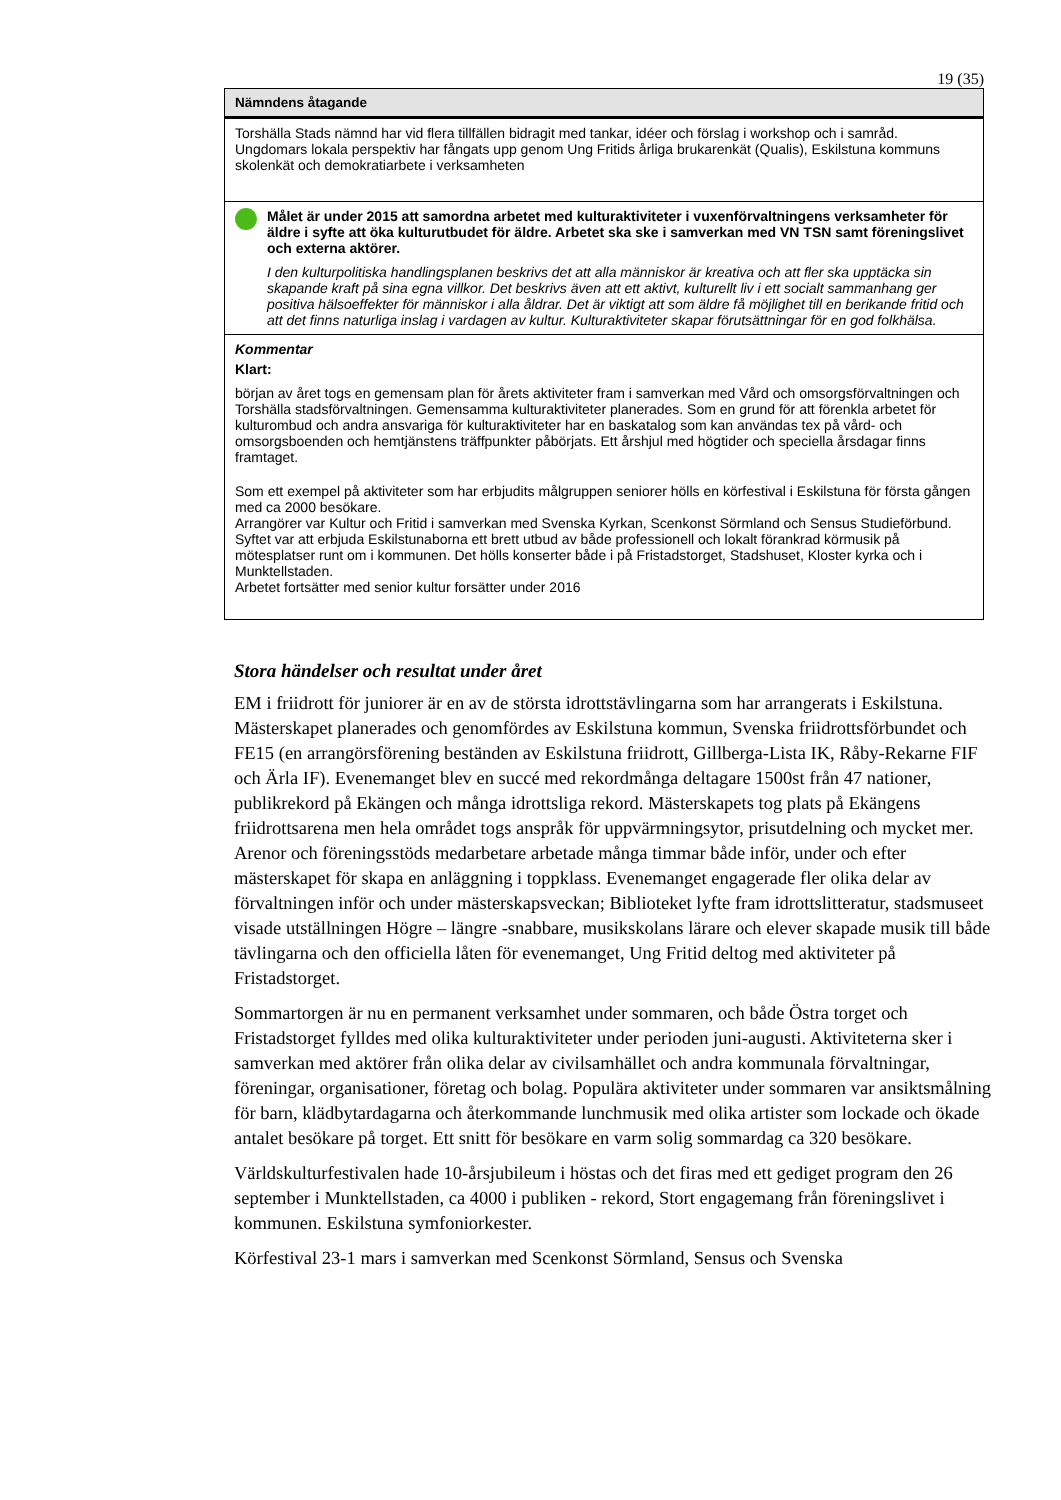19 (35)
| Nämndens åtagande |
| --- |
| Torshälla Stads nämnd har vid flera tillfällen bidragit med tankar, idéer och förslag i workshop och i samråd. Ungdomars lokala perspektiv har fångats upp genom Ung Fritids årliga brukarenkät (Qualis), Eskilstuna kommuns skolenkät och demokratiarbete i verksamheten |
| Målet är under 2015 att samordna arbetet med kulturaktiviteter i vuxenförvaltningens verksamheter för äldre i syfte att öka kulturutbudet för äldre. Arbetet ska ske i samverkan med VN TSN samt föreningslivet och externa aktörer. I den kulturpolitiska handlingsplanen beskrivs det att alla människor är kreativa och att fler ska upptäcka sin skapande kraft på sina egna villkor. Det beskrivs även att ett aktivt, kulturellt liv i ett socialt sammanhang ger positiva hälsoeffekter för människor i alla åldrar. Det är viktigt att som äldre få möjlighet till en berikande fritid och att det finns naturliga inslag i vardagen av kultur. Kulturaktiviteter skapar förutsättningar för en god folkhälsa. |
| Kommentar Klart: början av året togs en gemensam plan för årets aktiviteter fram i samverkan med Vård och omsorgsförvaltningen och Torshälla stadsförvaltningen. Gemensamma kulturaktiviteter planerades. Som en grund för att förenkla arbetet för kulturombud och andra ansvariga för kulturaktiviteter har en baskatalog som kan användas tex på vård- och omsorgsboenden och hemtjänstens träffpunkter påbörjats. Ett årshjul med högtider och speciella årsdagar finns framtaget. Som ett exempel på aktiviteter som har erbjudits målgruppen seniorer hölls en körfestival i Eskilstuna för första gången med ca 2000 besökare. Arrangörer var Kultur och Fritid i samverkan med Svenska Kyrkan, Scenkonst Sörmland och Sensus Studieförbund. Syftet var att erbjuda Eskilstunaborna ett brett utbud av både professionell och lokalt förankrad körmusik på mötesplatser runt om i kommunen. Det hölls konserter både i på Fristadstorget, Stadshuset, Kloster kyrka och i Munktellstaden. Arbetet fortsätter med senior kultur forsätter under 2016 |
Stora händelser och resultat under året
EM i friidrott för juniorer är en av de största idrottstävlingarna som har arrangerats i Eskilstuna. Mästerskapet planerades och genomfördes av Eskilstuna kommun, Svenska friidrottsförbundet och FE15 (en arrangörsförening beständen av Eskilstuna friidrott, Gillberga-Lista IK, Råby-Rekarne FIF och Ärla IF). Evenemanget blev en succé med rekordmånga deltagare 1500st från 47 nationer, publikrekord på Ekängen och många idrottsliga rekord. Mästerskapets tog plats på Ekängens friidrottsarena men hela området togs anspråk för uppvärmningsytor, prisutdelning och mycket mer. Arenor och föreningsstöds medarbetare arbetade många timmar både inför, under och efter mästerskapet för skapa en anläggning i toppklass. Evenemanget engagerade fler olika delar av förvaltningen inför och under mästerskapsveckan; Biblioteket lyfte fram idrottslitteratur, stadsmuseet visade utställningen Högre – längre -snabbare, musikskolans lärare och elever skapade musik till både tävlingarna och den officiella låten för evenemanget, Ung Fritid deltog med aktiviteter på Fristadstorget.
Sommartorgen är nu en permanent verksamhet under sommaren, och både Östra torget och Fristadstorget fylldes med olika kulturaktiviteter under perioden juni-augusti. Aktiviteterna sker i samverkan med aktörer från olika delar av civilsamhället och andra kommunala förvaltningar, föreningar, organisationer, företag och bolag. Populära aktiviteter under sommaren var ansiktsmålning för barn, klädbytardagarna och återkommande lunchmusik med olika artister som lockade och ökade antalet besökare på torget. Ett snitt för besökare en varm solig sommardag ca 320 besökare.
Världskulturfestivalen hade 10-årsjubileum i höstas och det firas med ett gediget program den 26 september i Munktellstaden, ca 4000 i publiken - rekord, Stort engagemang från föreningslivet i kommunen. Eskilstuna symfoniorkester.
Körfestival 23-1 mars i samverkan med Scenkonst Sörmland, Sensus och Svenska